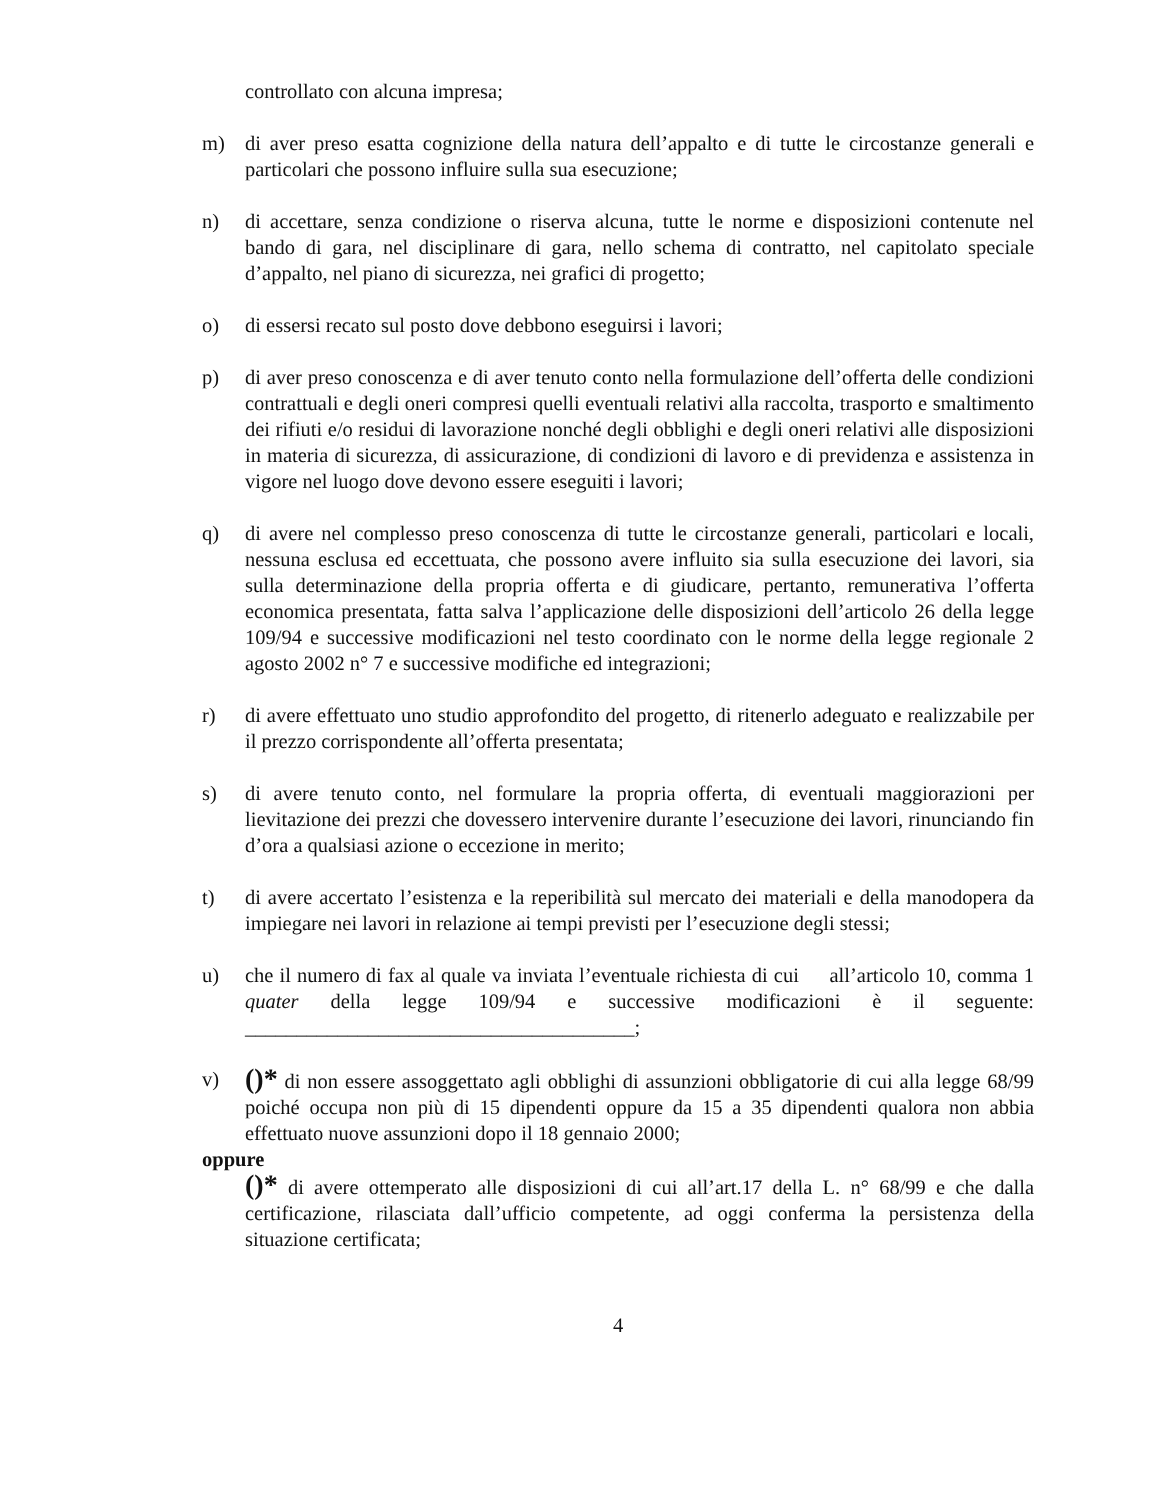controllato con alcuna impresa;
m) di aver preso esatta cognizione della natura dell’appalto e di tutte le circostanze generali e particolari che possono influire sulla sua esecuzione;
n) di accettare, senza condizione o riserva alcuna, tutte le norme e disposizioni contenute nel bando di gara, nel disciplinare di gara, nello schema di contratto, nel capitolato speciale d’appalto, nel piano di sicurezza, nei grafici di progetto;
o) di essersi recato sul posto dove debbono eseguirsi i lavori;
p) di aver preso conoscenza e di aver tenuto conto nella formulazione dell’offerta delle condizioni contrattuali e degli oneri compresi quelli eventuali relativi alla raccolta, trasporto e smaltimento dei rifiuti e/o residui di lavorazione nonché degli obblighi e degli oneri relativi alle disposizioni in materia di sicurezza, di assicurazione, di condizioni di lavoro e di previdenza e assistenza in vigore nel luogo dove devono essere eseguiti i lavori;
q) di avere nel complesso preso conoscenza di tutte le circostanze generali, particolari e locali, nessuna esclusa ed eccettuata, che possono avere influito sia sulla esecuzione dei lavori, sia sulla determinazione della propria offerta e di giudicare, pertanto, remunerativa l’offerta economica presentata, fatta salva l’applicazione delle disposizioni dell’articolo 26 della legge 109/94 e successive modificazioni nel testo coordinato con le norme della legge regionale 2 agosto 2002 n° 7 e successive modifiche ed integrazioni;
r) di avere effettuato uno studio approfondito del progetto, di ritenerlo adeguato e realizzabile per il prezzo corrispondente all’offerta presentata;
s) di avere tenuto conto, nel formulare la propria offerta, di eventuali maggiorazioni per lievitazione dei prezzi che dovessero intervenire durante l’esecuzione dei lavori, rinunciando fin d’ora a qualsiasi azione o eccezione in merito;
t) di avere accertato l’esistenza e la reperibilità sul mercato dei materiali e della manodopera da impiegare nei lavori in relazione ai tempi previsti per l’esecuzione degli stessi;
u) che il numero di fax al quale va inviata l’eventuale richiesta di cui all’articolo 10, comma 1 quater della legge 109/94 e successive modificazioni è il seguente: ______________________________________;
v) ()* di non essere assoggettato agli obblighi di assunzioni obbligatorie di cui alla legge 68/99 poiché occupa non più di 15 dipendenti oppure da 15 a 35 dipendenti qualora non abbia effettuato nuove assunzioni dopo il 18 gennaio 2000;
oppure
()* di avere ottemperato alle disposizioni di cui all’art.17 della L. n° 68/99 e che dalla certificazione, rilasciata dall’ufficio competente, ad oggi conferma la persistenza della situazione certificata;
4